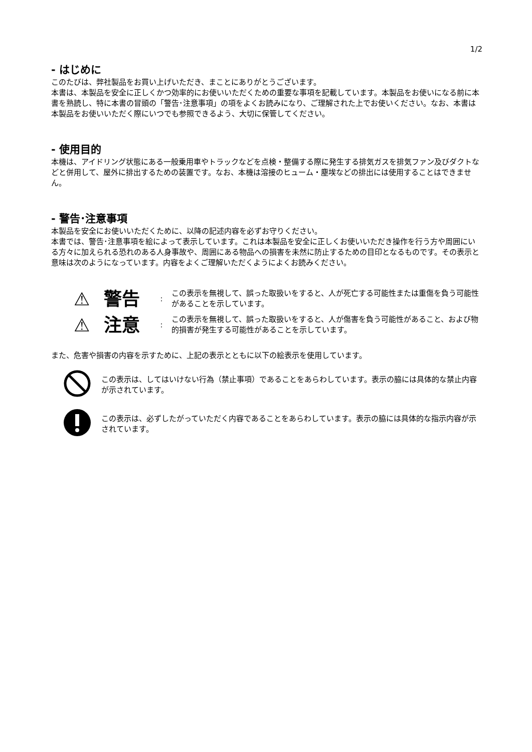1/2
- はじめに
このたびは、弊社製品をお買い上げいただき、まことにありがとうございます。
本書は、本製品を安全に正しくかつ効率的にお使いいただくための重要な事項を記載しています。本製品をお使いになる前に本書を熟読し、特に本書の冒頭の「警告･注意事項」の項をよくお読みになり、ご理解された上でお使いください。なお、本書は本製品をお使いいただく際にいつでも参照できるよう、大切に保管してください。
- 使用目的
本機は、アイドリング状態にある一般乗用車やトラックなどを点検・整備する際に発生する排気ガスを排気ファン及びダクトなどと併用して、屋外に排出するための装置です。なお、本機は溶接のヒューム・塵埃などの排出には使用することはできません。
- 警告･注意事項
本製品を安全にお使いいただくために、以降の記述内容を必ずお守りください。
本書では、警告･注意事項を絵によって表示しています。これは本製品を安全に正しくお使いいただき操作を行う方や周囲にいる方々に加えられる恐れのある人身事故や、周囲にある物品への損害を未然に防止するための目印となるものです。その表示と意味は次のようになっています。内容をよくご理解いただくようによくお読みください。
⚠ 警告: この表示を無視して、誤った取扱いをすると、人が死亡する可能性または重傷を負う可能性があることを示しています。
⚠ 注意: この表示を無視して、誤った取扱いをすると、人が傷害を負う可能性があること、および物的損害が発生する可能性があることを示しています。
また、危害や損害の内容を示すために、上記の表示とともに以下の絵表示を使用しています。
この表示は、してはいけない行為（禁止事項）であることをあらわしています。表示の脇には具体的な禁止内容が示されています。
この表示は、必ずしたがっていただく内容であることをあらわしています。表示の脇には具体的な指示内容が示されています。